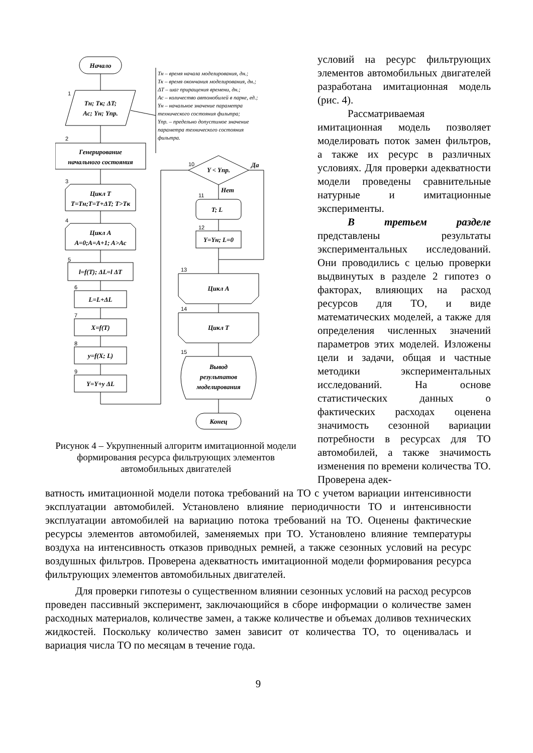Начало
1
Tн; Tк; ΔT;
Aс; Yн; Yпр.
Tн – время начала моделирования, дн.;
Tк – время окончания моделирования, дн.;
ΔT – шаг приращения времени, дн.;
Aс – количество автомобилей в парке, ед.;
Yн – начальное значение параметра
технического состояния фильтра;
Yпр. – предельно допустимое значение
параметра технического состояния
фильтра.
2
Генерирование
начального состояния
3
Цикл T
T=Tн;T=T+ΔT; T>Tк
4
Цикл A
A=0;A=A+1; A>Aс
5
l=f(T); ΔL=l ΔT
6
L=L+ΔL
7
X=f(T)
8
y=f(X; L)
9
Y=Y+y ΔL
10
Y < Yпр.
Да
Нет
11
T; L
12
Y=Yн; L=0
13
Цикл A
14
Цикл T
15
Вывод
результатов
моделирования
Конец
Рисунок 4 – Укрупненный алгоритм имитационной модели формирования ресурса фильтрующих элементов автомобильных двигателей
условий на ресурс фильтрующих элементов автомобильных двигателей разработана имитационная модель (рис. 4).
Рассматриваемая имитационная модель позволяет моделировать поток замен фильтров, а также их ресурс в различных условиях. Для проверки адекватности модели проведены сравнительные натурные и имитационные эксперименты.
В третьем разделе представлены результаты экспериментальных исследований. Они проводились с целью проверки выдвинутых в разделе 2 гипотез о факторах, влияющих на расход ресурсов для ТО, и виде математических моделей, а также для определения численных значений параметров этих моделей. Изложены цели и задачи, общая и частные методики экспериментальных исследований. На основе статистических данных о фактических расходах оценена значимость сезонной вариации потребности в ресурсах для ТО автомобилей, а также значимость изменения по времени количества ТО. Проверена адек-
ватность имитационной модели потока требований на ТО с учетом вариации интенсивности эксплуатации автомобилей. Установлено влияние периодичности ТО и интенсивности эксплуатации автомобилей на вариацию потока требований на ТО. Оценены фактические ресурсы элементов автомобилей, заменяемых при ТО. Установлено влияние температуры воздуха на интенсивность отказов приводных ремней, а также сезонных условий на ресурс воздушных фильтров. Проверена адекватность имитационной модели формирования ресурса фильтрующих элементов автомобильных двигателей.
Для проверки гипотезы о существенном влиянии сезонных условий на расход ресурсов проведен пассивный эксперимент, заключающийся в сборе информации о количестве замен расходных материалов, количестве замен, а также количестве и объемах доливов технических жидкостей. Поскольку количество замен зависит от количества ТО, то оценивалась и вариация числа ТО по месяцам в течение года.
9